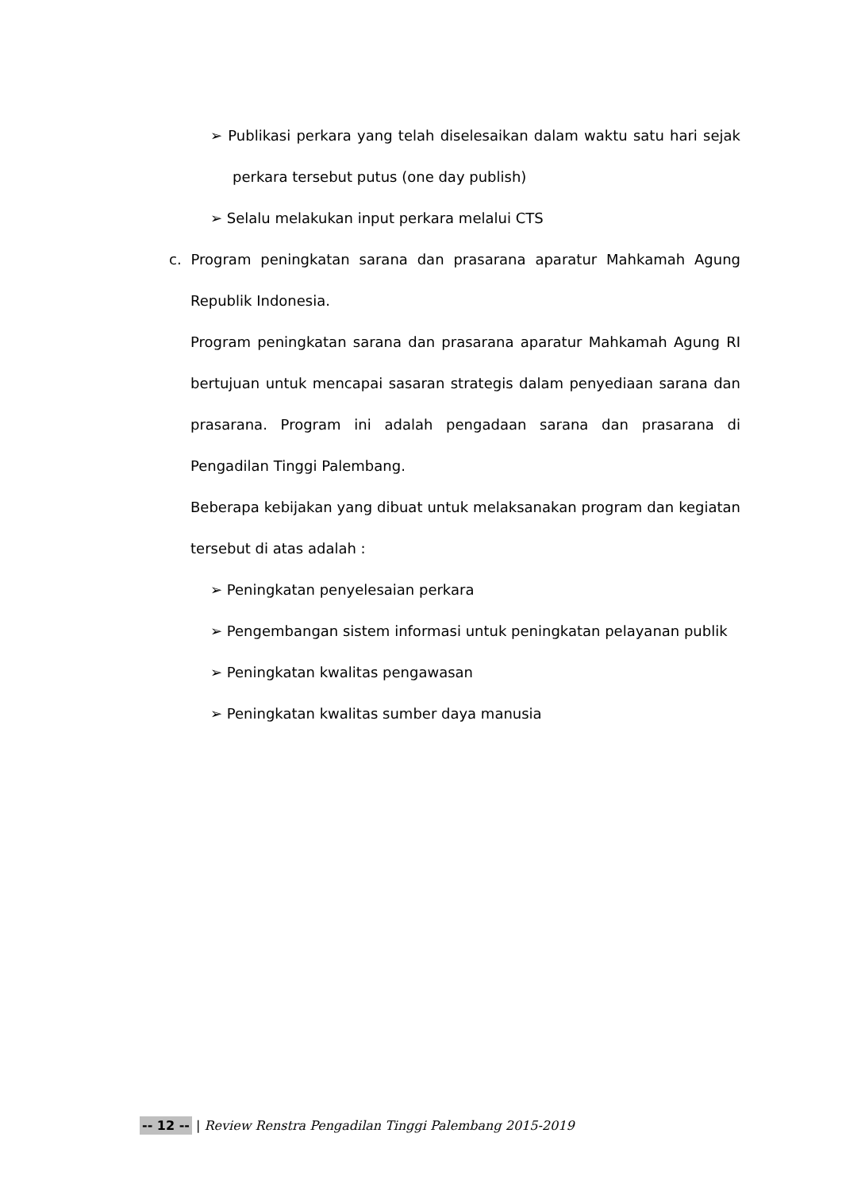➢ Publikasi perkara yang telah diselesaikan dalam waktu satu hari sejak perkara tersebut putus (one day publish)
➢ Selalu melakukan input perkara melalui CTS
c. Program peningkatan sarana dan prasarana aparatur Mahkamah Agung Republik Indonesia.
Program peningkatan sarana dan prasarana aparatur Mahkamah Agung RI bertujuan untuk mencapai sasaran strategis dalam penyediaan sarana dan prasarana. Program ini adalah pengadaan sarana dan prasarana di Pengadilan Tinggi Palembang.
Beberapa kebijakan yang dibuat untuk melaksanakan program dan kegiatan tersebut di atas adalah :
➢ Peningkatan penyelesaian perkara
➢ Pengembangan sistem informasi untuk peningkatan pelayanan publik
➢ Peningkatan kwalitas pengawasan
➢ Peningkatan kwalitas sumber daya manusia
-- 12 -- | Review Renstra Pengadilan Tinggi Palembang 2015-2019